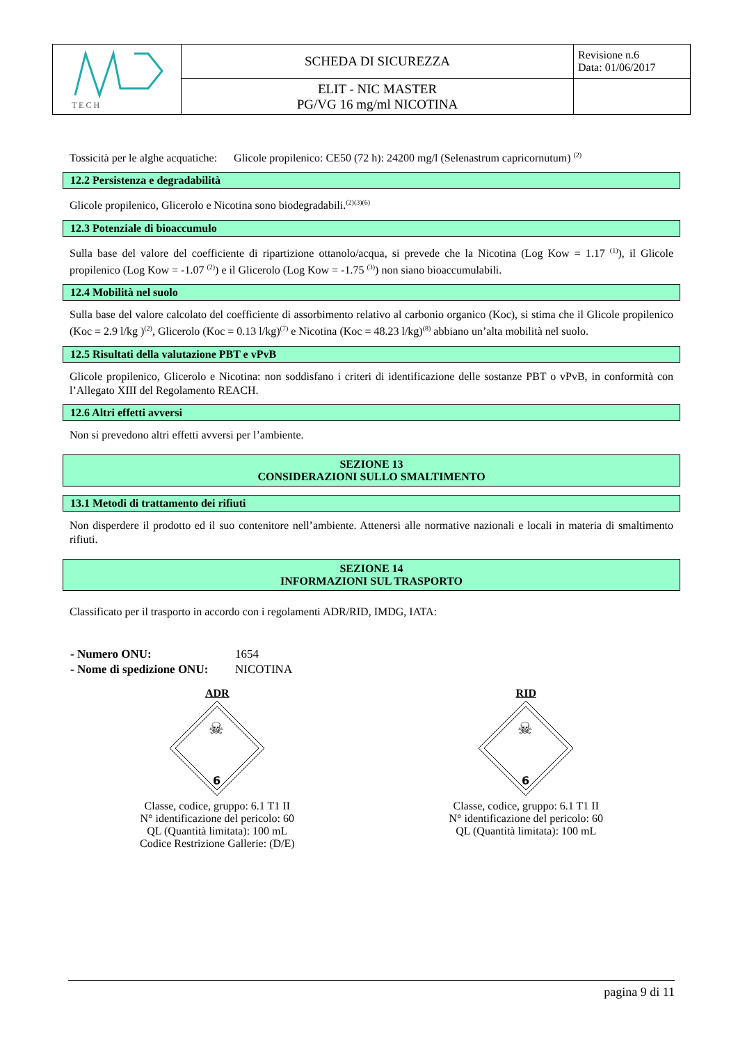| T E C H | SCHEDA DI SICUREZZA | Revisione n.6 Data: 01/06/2017 |
| | ELIT - NIC MASTER PG/VG 16 mg/ml NICOTINA | |
Tossicità per le alghe acquatiche: Glicole propilenico: CE50 (72 h): 24200 mg/l (Selenastrum capricornutum) <sup>(2)</sup>
12.2 Persistenza e degradabilità
Glicole propilenico, Glicerolo e Nicotina sono biodegradabili.<sup>(2)(3)(6)</sup>
12.3 Potenziale di bioaccumulo
Sulla base del valore del coefficiente di ripartizione ottanolo/acqua, si prevede che la Nicotina (Log Kow = 1.17 <sup>(1)</sup>), il Glicole propilenico (Log Kow = -1.07 <sup>(2)</sup>) e il Glicerolo (Log Kow = -1.75 <sup>(3)</sup>) non siano bioaccumulabili.
12.4 Mobilità nel suolo
Sulla base del valore calcolato del coefficiente di assorbimento relativo al carbonio organico (Koc), si stima che il Glicole propilenico (Koc = 2.9 l/kg )<sup>(2)</sup>, Glicerolo (Koc = 0.13 l/kg)<sup>(7)</sup> e Nicotina (Koc = 48.23 l/kg)<sup>(8)</sup> abbiano un’alta mobilità nel suolo.
12.5 Risultati della valutazione PBT e vPvB
Glicole propilenico, Glicerolo e Nicotina: non soddisfano i criteri di identificazione delle sostanze PBT o vPvB, in conformità con l’Allegato XIII del Regolamento REACH.
12.6 Altri effetti avversi
Non si prevedono altri effetti avversi per l’ambiente.
SEZIONE 13
CONSIDERAZIONI SULLO SMALTIMENTO
13.1 Metodi di trattamento dei rifiuti
Non disperdere il prodotto ed il suo contenitore nell’ambiente. Attenersi alle normative nazionali e locali in materia di smaltimento rifiuti.
SEZIONE 14
INFORMAZIONI SUL TRASPORTO
Classificato per il trasporto in accordo con i regolamenti ADR/RID, IMDG, IATA:
| - Numero ONU: | 1654 |
| - Nome di spedizione ONU: | NICOTINA |
ADR
☠
6
Classe, codice, gruppo: 6.1 T1 II
N° identificazione del pericolo: 60
QL (Quantità limitata): 100 mL
Codice Restrizione Gallerie: (D/E)
RID
☠
6
Classe, codice, gruppo: 6.1 T1 II
N° identificazione del pericolo: 60
QL (Quantità limitata): 100 mL
pagina 9 di 11